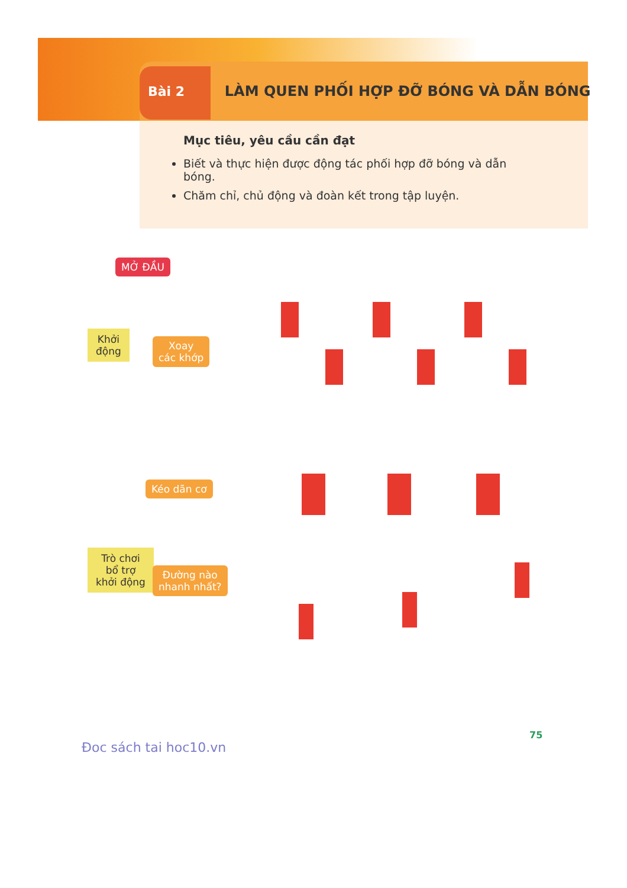Bài 2 LÀM QUEN PHỐI HỢP ĐỠ BÓNG VÀ DẪN BÓNG
Mục tiêu, yêu cầu cần đạt
Biết và thực hiện được động tác phối hợp đỡ bóng và dẫn bóng.
Chăm chỉ, chủ động và đoàn kết trong tập luyện.
MỞ ĐẦU
Khởi
động
Xoay
các khớp
Kéo dãn cơ
Trò chơi
bổ trợ
khởi động
Đường nào
nhanh nhất?
Đoc sách tai hoc10.vn
75